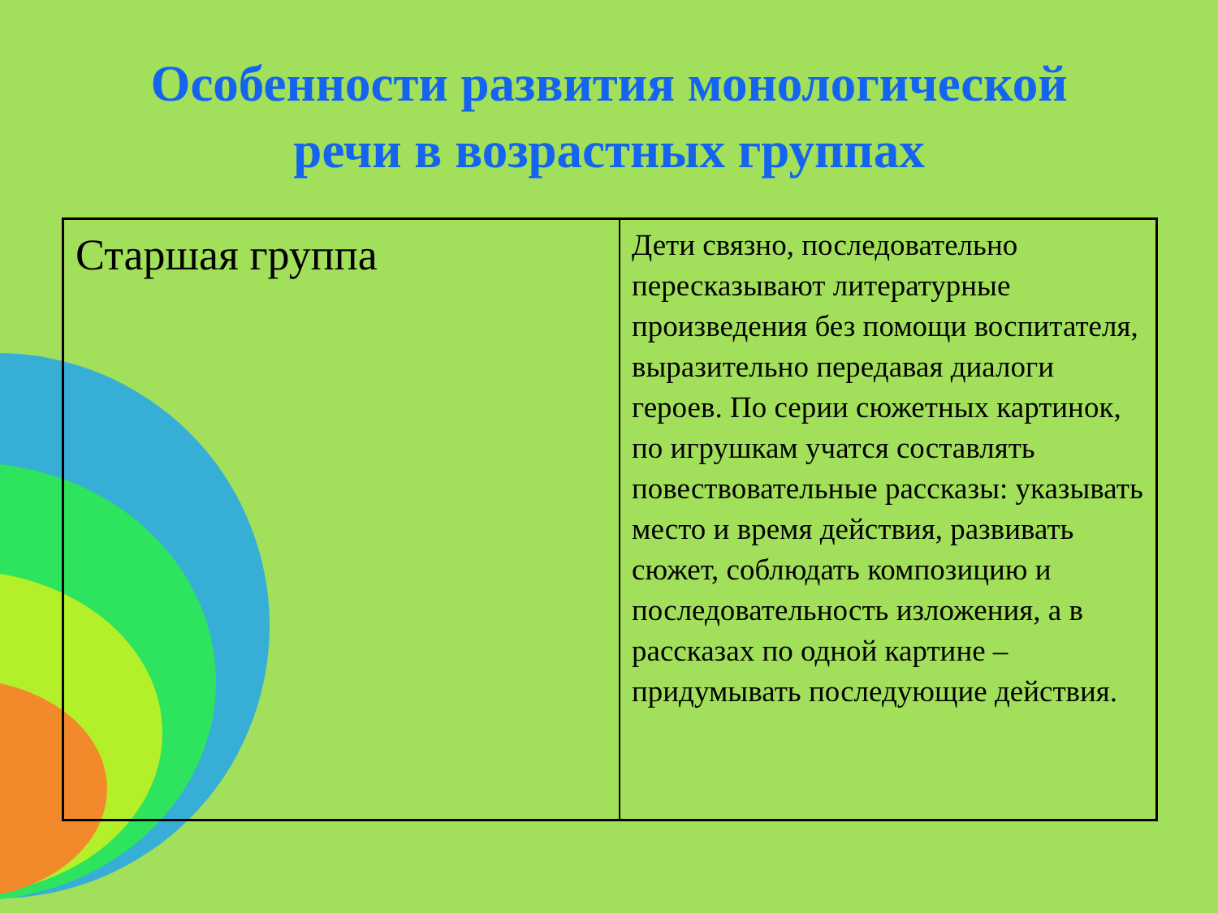Особенности развития монологической
речи в возрастных группах
| Старшая группа | Дети связно, последовательно пересказывают литературные произведения без помощи воспитателя, выразительно передавая диалоги героев. По серии сюжетных картинок, по игрушкам учатся составлять повествовательные рассказы: указывать место и время действия, развивать сюжет, соблюдать композицию и последовательность изложения, а в рассказах по одной картине –придумывать последующие действия. |